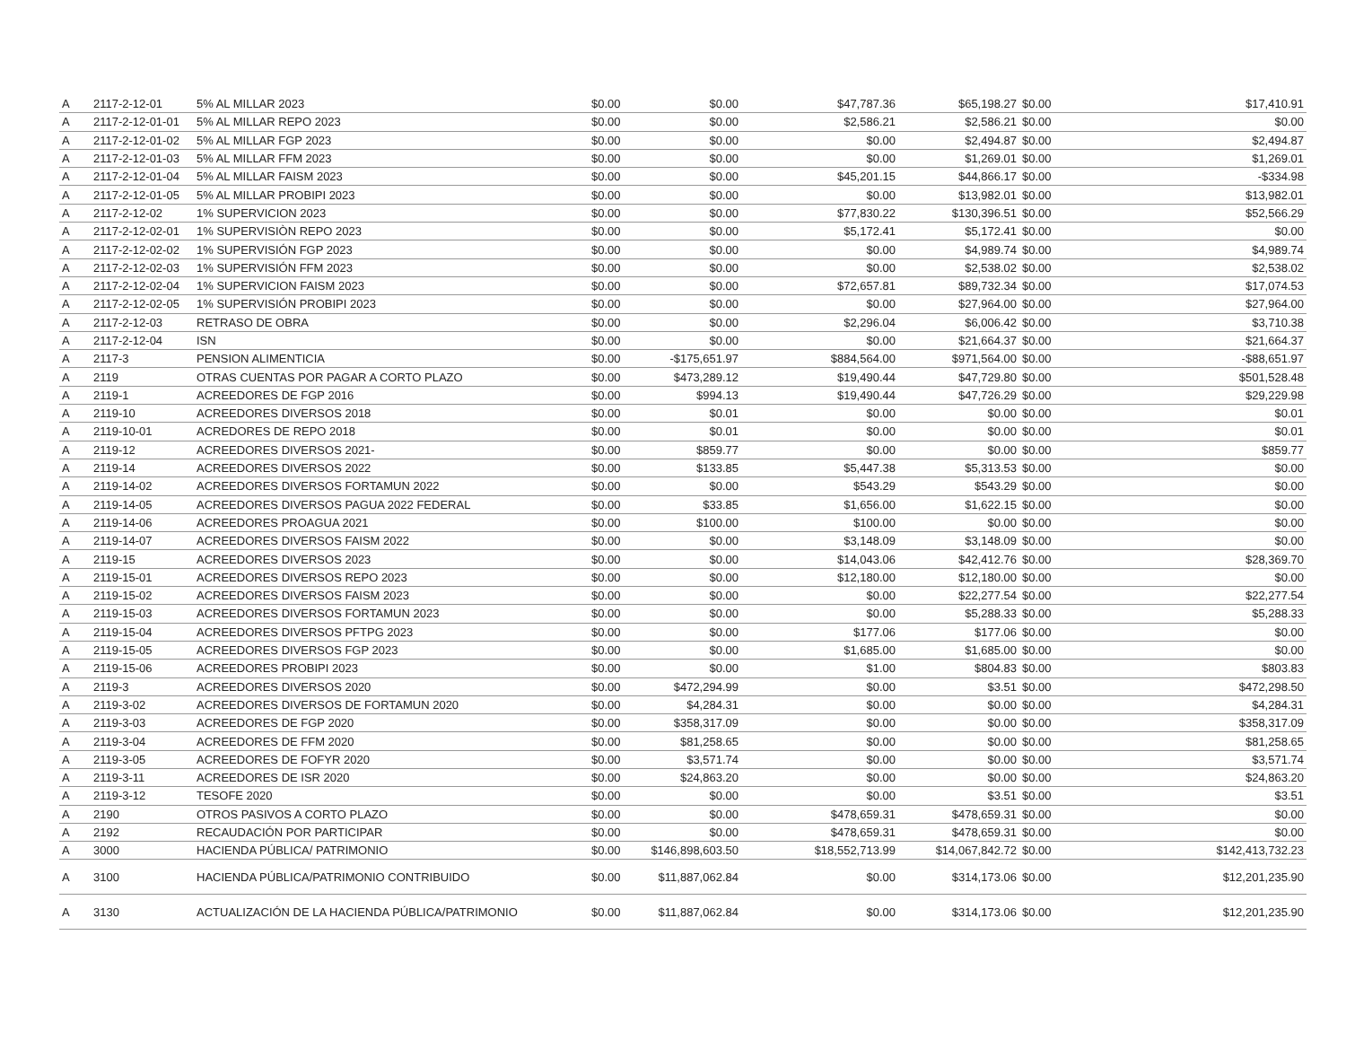| A | 2117-2-12-01 | 5% AL MILLAR 2023 | $0.00 | $0.00 | $47,787.36 | $65,198.27 | $0.00 | $17,410.91 |
| A | 2117-2-12-01-01 | 5% AL MILLAR REPO 2023 | $0.00 | $0.00 | $2,586.21 | $2,586.21 | $0.00 | $0.00 |
| A | 2117-2-12-01-02 | 5% AL MILLAR FGP 2023 | $0.00 | $0.00 | $0.00 | $2,494.87 | $0.00 | $2,494.87 |
| A | 2117-2-12-01-03 | 5% AL MILLAR FFM 2023 | $0.00 | $0.00 | $0.00 | $1,269.01 | $0.00 | $1,269.01 |
| A | 2117-2-12-01-04 | 5% AL MILLAR FAISM 2023 | $0.00 | $0.00 | $45,201.15 | $44,866.17 | $0.00 | -$334.98 |
| A | 2117-2-12-01-05 | 5% AL MILLAR PROBIPI 2023 | $0.00 | $0.00 | $0.00 | $13,982.01 | $0.00 | $13,982.01 |
| A | 2117-2-12-02 | 1% SUPERVICION 2023 | $0.00 | $0.00 | $77,830.22 | $130,396.51 | $0.00 | $52,566.29 |
| A | 2117-2-12-02-01 | 1% SUPERVISIÒN REPO 2023 | $0.00 | $0.00 | $5,172.41 | $5,172.41 | $0.00 | $0.00 |
| A | 2117-2-12-02-02 | 1% SUPERVISIÓN FGP 2023 | $0.00 | $0.00 | $0.00 | $4,989.74 | $0.00 | $4,989.74 |
| A | 2117-2-12-02-03 | 1% SUPERVISIÓN FFM 2023 | $0.00 | $0.00 | $0.00 | $2,538.02 | $0.00 | $2,538.02 |
| A | 2117-2-12-02-04 | 1% SUPERVICION FAISM 2023 | $0.00 | $0.00 | $72,657.81 | $89,732.34 | $0.00 | $17,074.53 |
| A | 2117-2-12-02-05 | 1% SUPERVISIÓN PROBIPI 2023 | $0.00 | $0.00 | $0.00 | $27,964.00 | $0.00 | $27,964.00 |
| A | 2117-2-12-03 | RETRASO DE OBRA | $0.00 | $0.00 | $2,296.04 | $6,006.42 | $0.00 | $3,710.38 |
| A | 2117-2-12-04 | ISN | $0.00 | $0.00 | $0.00 | $21,664.37 | $0.00 | $21,664.37 |
| A | 2117-3 | PENSION ALIMENTICIA | $0.00 | -$175,651.97 | $884,564.00 | $971,564.00 | $0.00 | -$88,651.97 |
| A | 2119 | OTRAS CUENTAS POR PAGAR A CORTO PLAZO | $0.00 | $473,289.12 | $19,490.44 | $47,729.80 | $0.00 | $501,528.48 |
| A | 2119-1 | ACREEDORES DE FGP 2016 | $0.00 | $994.13 | $19,490.44 | $47,726.29 | $0.00 | $29,229.98 |
| A | 2119-10 | ACREEDORES DIVERSOS 2018 | $0.00 | $0.01 | $0.00 | $0.00 | $0.00 | $0.01 |
| A | 2119-10-01 | ACREDORES DE REPO 2018 | $0.00 | $0.01 | $0.00 | $0.00 | $0.00 | $0.01 |
| A | 2119-12 | ACREEDORES DIVERSOS 2021- | $0.00 | $859.77 | $0.00 | $0.00 | $0.00 | $859.77 |
| A | 2119-14 | ACREEDORES DIVERSOS 2022 | $0.00 | $133.85 | $5,447.38 | $5,313.53 | $0.00 | $0.00 |
| A | 2119-14-02 | ACREEDORES DIVERSOS FORTAMUN 2022 | $0.00 | $0.00 | $543.29 | $543.29 | $0.00 | $0.00 |
| A | 2119-14-05 | ACREEDORES DIVERSOS PAGUA 2022 FEDERAL | $0.00 | $33.85 | $1,656.00 | $1,622.15 | $0.00 | $0.00 |
| A | 2119-14-06 | ACREEDORES PROAGUA 2021 | $0.00 | $100.00 | $100.00 | $0.00 | $0.00 | $0.00 |
| A | 2119-14-07 | ACREEDORES DIVERSOS FAISM 2022 | $0.00 | $0.00 | $3,148.09 | $3,148.09 | $0.00 | $0.00 |
| A | 2119-15 | ACREEDORES DIVERSOS 2023 | $0.00 | $0.00 | $14,043.06 | $42,412.76 | $0.00 | $28,369.70 |
| A | 2119-15-01 | ACREEDORES DIVERSOS REPO 2023 | $0.00 | $0.00 | $12,180.00 | $12,180.00 | $0.00 | $0.00 |
| A | 2119-15-02 | ACREEDORES DIVERSOS FAISM 2023 | $0.00 | $0.00 | $0.00 | $22,277.54 | $0.00 | $22,277.54 |
| A | 2119-15-03 | ACREEDORES DIVERSOS FORTAMUN 2023 | $0.00 | $0.00 | $0.00 | $5,288.33 | $0.00 | $5,288.33 |
| A | 2119-15-04 | ACREEDORES DIVERSOS PFTPG 2023 | $0.00 | $0.00 | $177.06 | $177.06 | $0.00 | $0.00 |
| A | 2119-15-05 | ACREEDORES DIVERSOS FGP 2023 | $0.00 | $0.00 | $1,685.00 | $1,685.00 | $0.00 | $0.00 |
| A | 2119-15-06 | ACREEDORES PROBIPI 2023 | $0.00 | $0.00 | $1.00 | $804.83 | $0.00 | $803.83 |
| A | 2119-3 | ACREEDORES DIVERSOS 2020 | $0.00 | $472,294.99 | $0.00 | $3.51 | $0.00 | $472,298.50 |
| A | 2119-3-02 | ACREEDORES DIVERSOS DE FORTAMUN 2020 | $0.00 | $4,284.31 | $0.00 | $0.00 | $0.00 | $4,284.31 |
| A | 2119-3-03 | ACREEDORES DE FGP 2020 | $0.00 | $358,317.09 | $0.00 | $0.00 | $0.00 | $358,317.09 |
| A | 2119-3-04 | ACREEDORES DE FFM 2020 | $0.00 | $81,258.65 | $0.00 | $0.00 | $0.00 | $81,258.65 |
| A | 2119-3-05 | ACREEDORES DE FOFYR 2020 | $0.00 | $3,571.74 | $0.00 | $0.00 | $0.00 | $3,571.74 |
| A | 2119-3-11 | ACREEDORES DE ISR 2020 | $0.00 | $24,863.20 | $0.00 | $0.00 | $0.00 | $24,863.20 |
| A | 2119-3-12 | TESOFE 2020 | $0.00 | $0.00 | $0.00 | $3.51 | $0.00 | $3.51 |
| A | 2190 | OTROS PASIVOS A CORTO PLAZO | $0.00 | $0.00 | $478,659.31 | $478,659.31 | $0.00 | $0.00 |
| A | 2192 | RECAUDACIÓN POR PARTICIPAR | $0.00 | $0.00 | $478,659.31 | $478,659.31 | $0.00 | $0.00 |
| A | 3000 | HACIENDA PÚBLICA/ PATRIMONIO | $0.00 | $146,898,603.50 | $18,552,713.99 | $14,067,842.72 | $0.00 | $142,413,732.23 |
| A | 3100 | HACIENDA PÚBLICA/PATRIMONIO CONTRIBUIDO | $0.00 | $11,887,062.84 | $0.00 | $314,173.06 | $0.00 | $12,201,235.90 |
| A | 3130 | ACTUALIZACIÓN DE LA HACIENDA PÚBLICA/PATRIMONIO | $0.00 | $11,887,062.84 | $0.00 | $314,173.06 | $0.00 | $12,201,235.90 |